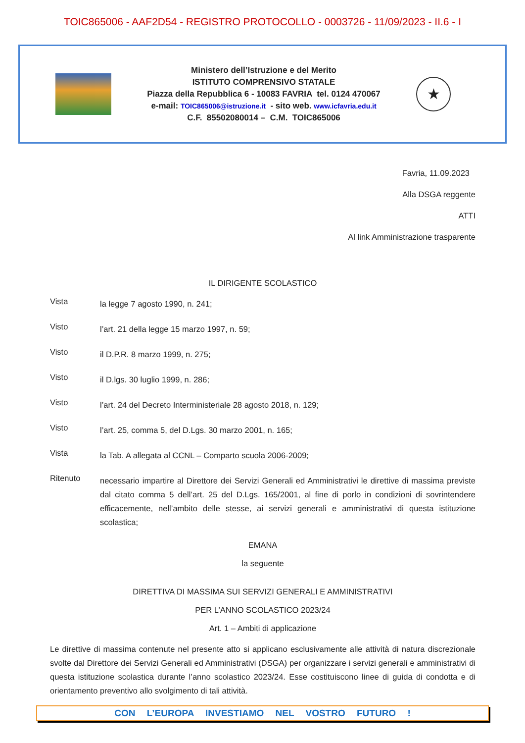TOIC865006 - AAF2D54 - REGISTRO PROTOCOLLO - 0003726 - 11/09/2023 - II.6 - I
Ministero dell’Istruzione e del Merito
ISTITUTO COMPRENSIVO STATALE
Piazza della Repubblica 6 - 10083 FAVRIA tel. 0124 470067
e-mail: TOIC865006@istruzione.it - sito web. www.icfavria.edu.it
C.F. 85502080014 – C.M. TOIC865006
★
Favria, 11.09.2023
Alla DSGA reggente
ATTI
Al link Amministrazione trasparente
IL DIRIGENTE SCOLASTICO
Vista la legge 7 agosto 1990, n. 241;
Visto l’art. 21 della legge 15 marzo 1997, n. 59;
Visto il D.P.R. 8 marzo 1999, n. 275;
Visto il D.lgs. 30 luglio 1999, n. 286;
Visto l’art. 24 del Decreto Interministeriale 28 agosto 2018, n. 129;
Visto l’art. 25, comma 5, del D.Lgs. 30 marzo 2001, n. 165;
Vista la Tab. A allegata al CCNL – Comparto scuola 2006-2009;
Ritenuto necessario impartire al Direttore dei Servizi Generali ed Amministrativi le direttive di massima previste dal citato comma 5 dell’art. 25 del D.Lgs. 165/2001, al fine di porlo in condizioni di sovrintendere efficacemente, nell’ambito delle stesse, ai servizi generali e amministrativi di questa istituzione scolastica;
EMANA
la seguente
DIRETTIVA DI MASSIMA SUI SERVIZI GENERALI E AMMINISTRATIVI
PER L’ANNO SCOLASTICO 2023/24
Art. 1 – Ambiti di applicazione
Le direttive di massima contenute nel presente atto si applicano esclusivamente alle attività di natura discrezionale svolte dal Direttore dei Servizi Generali ed Amministrativi (DSGA) per organizzare i servizi generali e amministrativi di questa istituzione scolastica durante l’anno scolastico 2023/24. Esse costituiscono linee di guida di condotta e di orientamento preventivo allo svolgimento di tali attività.
CON L’EUROPA INVESTIAMO NEL VOSTRO FUTURO !